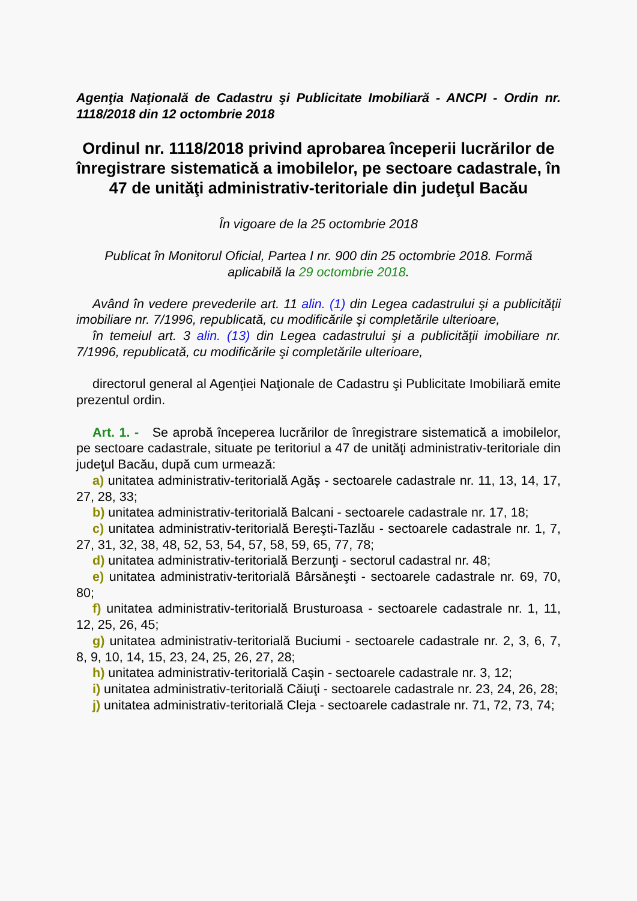Agenţia Naţională de Cadastru şi Publicitate Imobiliară - ANCPI - Ordin nr. 1118/2018 din 12 octombrie 2018
Ordinul nr. 1118/2018 privind aprobarea începerii lucrărilor de înregistrare sistematică a imobilelor, pe sectoare cadastrale, în 47 de unităţi administrativ-teritoriale din judeţul Bacău
În vigoare de la 25 octombrie 2018
Publicat în Monitorul Oficial, Partea I nr. 900 din 25 octombrie 2018. Formă aplicabilă la 29 octombrie 2018.
Având în vedere prevederile art. 11 alin. (1) din Legea cadastrului şi a publicităţii imobiliare nr. 7/1996, republicată, cu modificările şi completările ulterioare,
în temeiul art. 3 alin. (13) din Legea cadastrului şi a publicităţii imobiliare nr. 7/1996, republicată, cu modificările şi completările ulterioare,
directorul general al Agenţiei Naţionale de Cadastru şi Publicitate Imobiliară emite prezentul ordin.
Art. 1. - Se aprobă începerea lucrărilor de înregistrare sistematică a imobilelor, pe sectoare cadastrale, situate pe teritoriul a 47 de unităţi administrativ-teritoriale din judeţul Bacău, după cum urmează:
a) unitatea administrativ-teritorială Agăş - sectoarele cadastrale nr. 11, 13, 14, 17, 27, 28, 33;
b) unitatea administrativ-teritorială Balcani - sectoarele cadastrale nr. 17, 18;
c) unitatea administrativ-teritorială Bereşti-Tazlău - sectoarele cadastrale nr. 1, 7, 27, 31, 32, 38, 48, 52, 53, 54, 57, 58, 59, 65, 77, 78;
d) unitatea administrativ-teritorială Berzunţi - sectorul cadastral nr. 48;
e) unitatea administrativ-teritorială Bârsăneşti - sectoarele cadastrale nr. 69, 70, 80;
f) unitatea administrativ-teritorială Brusturoasa - sectoarele cadastrale nr. 1, 11, 12, 25, 26, 45;
g) unitatea administrativ-teritorială Buciumi - sectoarele cadastrale nr. 2, 3, 6, 7, 8, 9, 10, 14, 15, 23, 24, 25, 26, 27, 28;
h) unitatea administrativ-teritorială Caşin - sectoarele cadastrale nr. 3, 12;
i) unitatea administrativ-teritorială Căiuţi - sectoarele cadastrale nr. 23, 24, 26, 28;
j) unitatea administrativ-teritorială Cleja - sectoarele cadastrale nr. 71, 72, 73, 74;